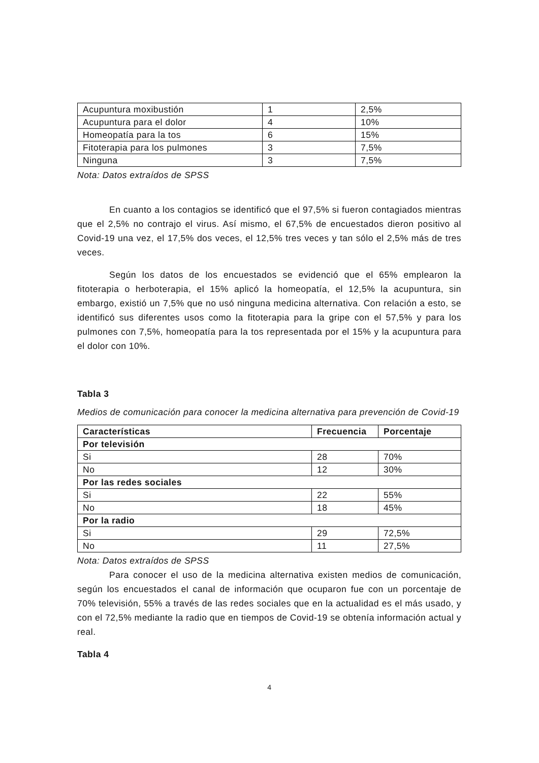| Acupuntura moxibustión | 1 | 2,5% |
| Acupuntura para el dolor | 4 | 10% |
| Homeopatía para la tos | 6 | 15% |
| Fitoterapia para los pulmones | 3 | 7,5% |
| Ninguna | 3 | 7,5% |
Nota: Datos extraídos de SPSS
En cuanto a los contagios se identificó que el 97,5% si fueron contagiados mientras que el 2,5% no contrajo el virus. Así mismo, el 67,5% de encuestados dieron positivo al Covid-19 una vez, el 17,5% dos veces, el 12,5% tres veces y tan sólo el 2,5% más de tres veces.
Según los datos de los encuestados se evidenció que el 65% emplearon la fitoterapia o herboterapia, el 15% aplicó la homeopatía, el 12,5% la acupuntura, sin embargo, existió un 7,5% que no usó ninguna medicina alternativa. Con relación a esto, se identificó sus diferentes usos como la fitoterapia para la gripe con el 57,5% y para los pulmones con 7,5%, homeopatía para la tos representada por el 15% y la acupuntura para el dolor con 10%.
Tabla 3
Medios de comunicación para conocer la medicina alternativa para prevención de Covid-19
| Características | Frecuencia | Porcentaje |
| --- | --- | --- |
| Por televisión | | |
| Si | 28 | 70% |
| No | 12 | 30% |
| Por las redes sociales | | |
| Si | 22 | 55% |
| No | 18 | 45% |
| Por la radio | | |
| Si | 29 | 72,5% |
| No | 11 | 27,5% |
Nota: Datos extraídos de SPSS
Para conocer el uso de la medicina alternativa existen medios de comunicación, según los encuestados el canal de información que ocuparon fue con un porcentaje de 70% televisión, 55% a través de las redes sociales que en la actualidad es el más usado, y con el 72,5% mediante la radio que en tiempos de Covid-19 se obtenía información actual y real.
Tabla 4
4